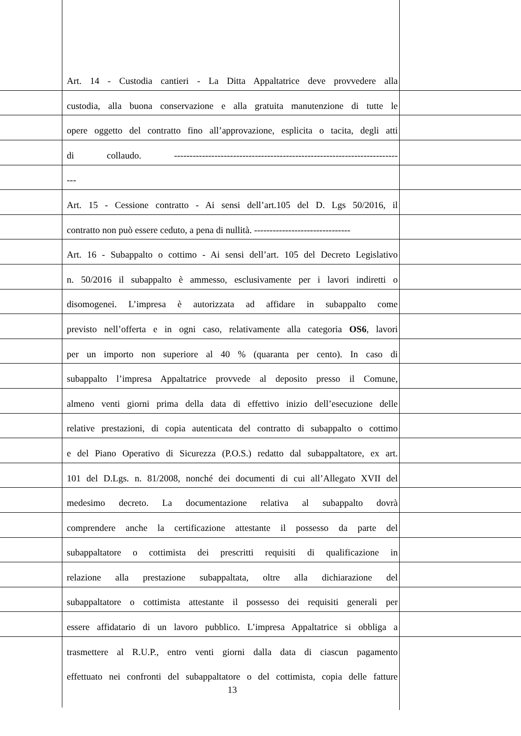Art. 14 - Custodia cantieri - La Ditta Appaltatrice deve provvedere alla
custodia, alla buona conservazione e alla gratuita manutenzione di tutte le
opere oggetto del contratto fino all’approvazione, esplicita o tacita, degli atti
di collaudo. ------------------------------------------------------------------------
---
Art. 15 - Cessione contratto - Ai sensi dell’art.105 del D. Lgs 50/2016, il
contratto non può essere ceduto, a pena di nullità. -------------------------------
Art. 16 - Subappalto o cottimo - Ai sensi dell’art. 105 del Decreto Legislativo
n. 50/2016 il subappalto è ammesso, esclusivamente per i lavori indiretti o
disomogenei. L’impresa è autorizzata ad affidare in subappalto come
previsto nell’offerta e in ogni caso, relativamente alla categoria OS6, lavori
per un importo non superiore al 40 % (quaranta per cento). In caso di
subappalto l’impresa Appaltatrice provvede al deposito presso il Comune,
almeno venti giorni prima della data di effettivo inizio dell’esecuzione delle
relative prestazioni, di copia autenticata del contratto di subappalto o cottimo
e del Piano Operativo di Sicurezza (P.O.S.) redatto dal subappaltatore, ex art.
101 del D.Lgs. n. 81/2008, nonché dei documenti di cui all’Allegato XVII del
medesimo decreto. La documentazione relativa al subappalto dovrà
comprendere anche la certificazione attestante il possesso da parte del
subappaltatore o cottimista dei prescritti requisiti di qualificazione in
relazione alla prestazione subappaltata, oltre alla dichiarazione del
subappaltatore o cottimista attestante il possesso dei requisiti generali per
essere affidatario di un lavoro pubblico. L’impresa Appaltatrice si obbliga a
trasmettere al R.U.P., entro venti giorni dalla data di ciascun pagamento
effettuato nei confronti del subappaltatore o del cottimista, copia delle fatture
13